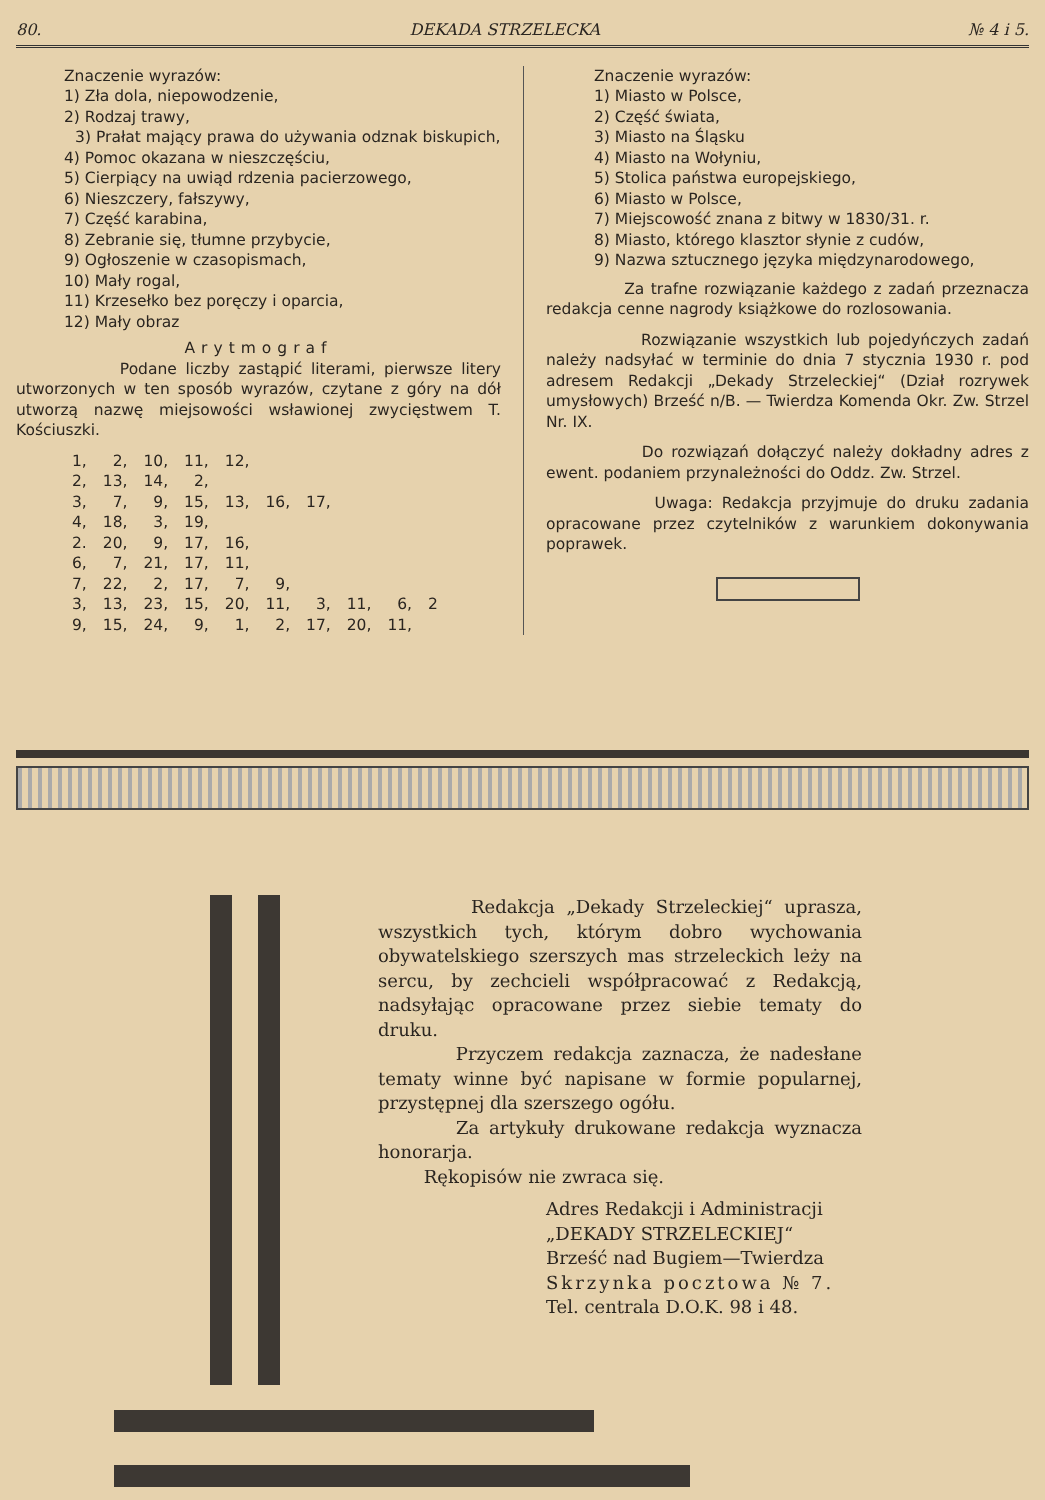80. DEKADA STRZELECKA № 4 i 5.
Znaczenie wyrazów:
1) Zła dola, niepowodzenie,
2) Rodzaj trawy,
3) Prałat mający prawa do używania odznak biskupich,
4) Pomoc okazana w nieszczęściu,
5) Cierpiący na uwiąd rdzenia pacierzowego,
6) Nieszczery, fałszywy,
7) Część karabina,
8) Zebranie się, tłumne przybycie,
9) Ogłoszenie w czasopismach,
10) Mały rogal,
11) Krzesełko bez poręczy i oparcia,
12) Mały obraz
Arytmograf
Podane liczby zastąpić literami, pierwsze litery utworzonych w ten sposób wyrazów, czytane z góry na dół utworzą nazwę miejsowości wsławionej zwycięstwem T. Kościuszki.
| 1, | 2, | 10, | 11, | 12, | | | | | |
| 2, | 13, | 14, | 2, | | | | | | |
| 3, | 7, | 9, | 15, | 13, | 16, | 17, | | | |
| 4, | 18, | 3, | 19, | | | | | | |
| 2. | 20, | 9, | 17, | 16, | | | | | |
| 6, | 7, | 21, | 17, | 11, | | | | | |
| 7, | 22, | 2, | 17, | 7, | 9, | | | | |
| 3, | 13, | 23, | 15, | 20, | 11, | 3, | 11, | 6, | 2 |
| 9, | 15, | 24, | 9, | 1, | 2, | 17, | 20, | 11, | |
Znaczenie wyrazów:
1) Miasto w Polsce,
2) Część świata,
3) Miasto na Śląsku
4) Miasto na Wołyniu,
5) Stolica państwa europejskiego,
6) Miasto w Polsce,
7) Miejscowość znana z bitwy w 1830/31. r.
8) Miasto, którego klasztor słynie z cudów,
9) Nazwa sztucznego języka międzynarodowego,
Za trafne rozwiązanie każdego z zadań przeznacza redakcja cenne nagrody książkowe do rozlosowania.
Rozwiązanie wszystkich lub pojedyńczych zadań należy nadsyłać w terminie do dnia 7 stycznia 1930 r. pod adresem Redakcji „Dekady Strzeleckiej“ (Dział rozrywek umysłowych) Brześć n/B. — Twierdza Komenda Okr. Zw. Strzel Nr. IX.
Do rozwiązań dołączyć należy dokładny adres z ewent. podaniem przynależności do Oddz. Zw. Strzel.
Uwaga: Redakcja przyjmuje do druku zadania opracowane przez czytelników z warunkiem dokonywania poprawek.
Redakcja „Dekady Strzeleckiej“ uprasza, wszystkich tych, którym dobro wychowania obywatelskiego szerszych mas strzeleckich leży na sercu, by zechcieli współpracować z Redakcją, nadsyłając opracowane przez siebie tematy do druku.
Przyczem redakcja zaznacza, że nadesłane tematy winne być napisane w formie popularnej, przystępnej dla szerszego ogółu.
Za artykuły drukowane redakcja wyznacza honorarja.
Rękopisów nie zwraca się.
Adres Redakcji i Administracji
„DEKADY STRZELECKIEJ“
Brześć nad Bugiem—Twierdza
Skrzynka pocztowa № 7.
Tel. centrala D.O.K. 98 i 48.